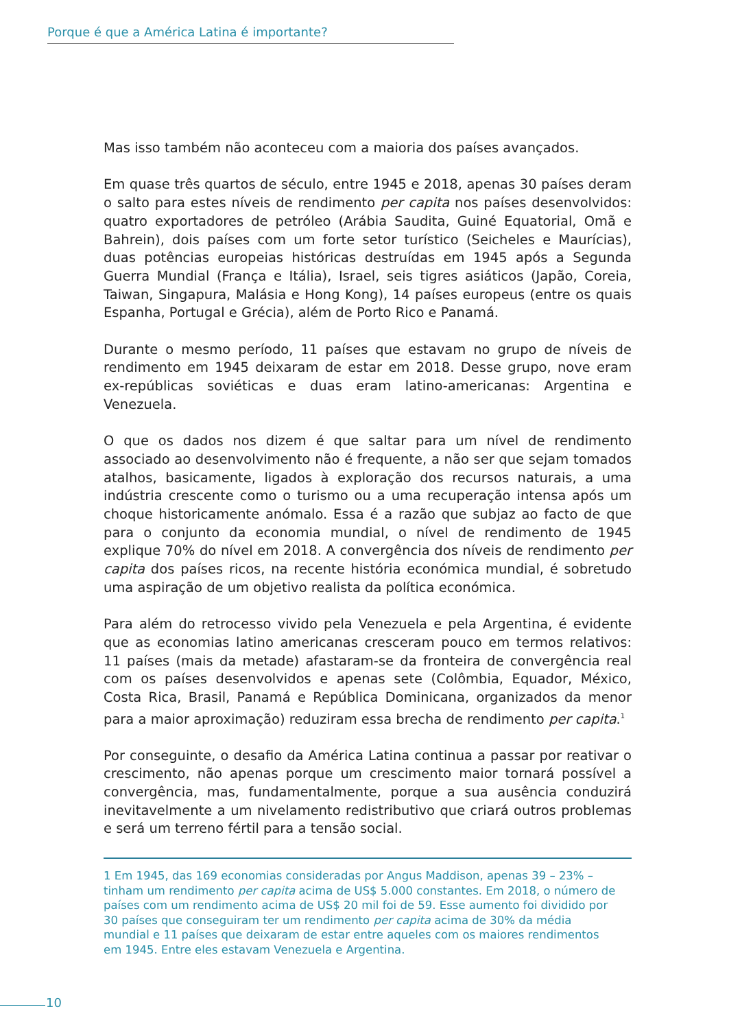Porque é que a América Latina é importante?
Mas isso também não aconteceu com a maioria dos países avançados.
Em quase três quartos de século, entre 1945 e 2018, apenas 30 países deram o salto para estes níveis de rendimento per capita nos países desenvolvidos: quatro exportadores de petróleo (Arábia Saudita, Guiné Equatorial, Omã e Bahrein), dois países com um forte setor turístico (Seicheles e Maurícias), duas potências europeias históricas destruídas em 1945 após a Segunda Guerra Mundial (França e Itália), Israel, seis tigres asiáticos (Japão, Coreia, Taiwan, Singapura, Malásia e Hong Kong), 14 países europeus (entre os quais Espanha, Portugal e Grécia), além de Porto Rico e Panamá.
Durante o mesmo período, 11 países que estavam no grupo de níveis de rendimento em 1945 deixaram de estar em 2018. Desse grupo, nove eram ex-repúblicas soviéticas e duas eram latino-americanas: Argentina e Venezuela.
O que os dados nos dizem é que saltar para um nível de rendimento associado ao desenvolvimento não é frequente, a não ser que sejam tomados atalhos, basicamente, ligados à exploração dos recursos naturais, a uma indústria crescente como o turismo ou a uma recuperação intensa após um choque historicamente anómalo. Essa é a razão que subjaz ao facto de que para o conjunto da economia mundial, o nível de rendimento de 1945 explique 70% do nível em 2018. A convergência dos níveis de rendimento per capita dos países ricos, na recente história económica mundial, é sobretudo uma aspiração de um objetivo realista da política económica.
Para além do retrocesso vivido pela Venezuela e pela Argentina, é evidente que as economias latino americanas cresceram pouco em termos relativos: 11 países (mais da metade) afastaram-se da fronteira de convergência real com os países desenvolvidos e apenas sete (Colômbia, Equador, México, Costa Rica, Brasil, Panamá e República Dominicana, organizados da menor para a maior aproximação) reduziram essa brecha de rendimento per capita.<sup>1</sup>
Por conseguinte, o desafio da América Latina continua a passar por reativar o crescimento, não apenas porque um crescimento maior tornará possível a convergência, mas, fundamentalmente, porque a sua ausência conduzirá inevitavelmente a um nivelamento redistributivo que criará outros problemas e será um terreno fértil para a tensão social.
1 Em 1945, das 169 economias consideradas por Angus Maddison, apenas 39 – 23% – tinham um rendimento per capita acima de US$ 5.000 constantes. Em 2018, o número de países com um rendimento acima de US$ 20 mil foi de 59. Esse aumento foi dividido por 30 países que conseguiram ter um rendimento per capita acima de 30% da média mundial e 11 países que deixaram de estar entre aqueles com os maiores rendimentos em 1945. Entre eles estavam Venezuela e Argentina.
10